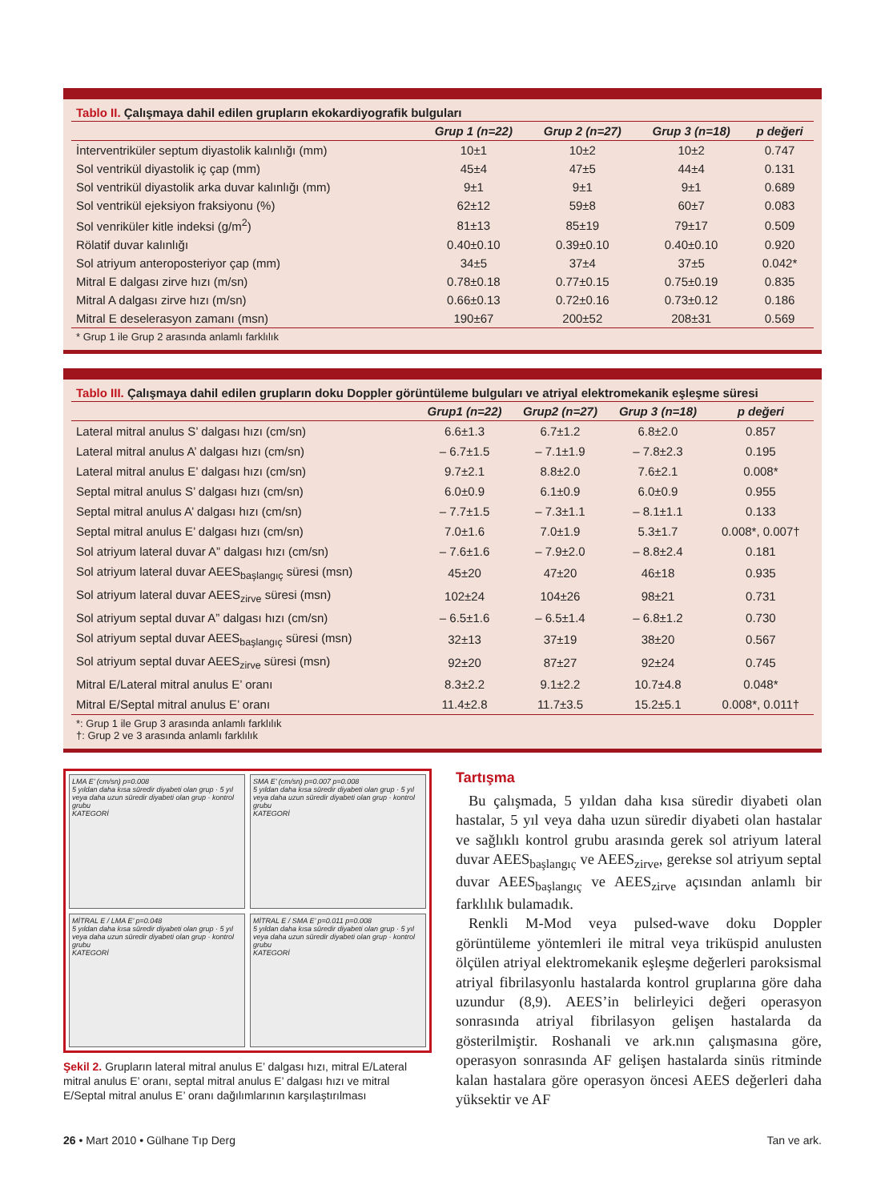Tablo II. Çalışmaya dahil edilen grupların ekokardiyografik bulguları
| | Grup 1 (n=22) | Grup 2 (n=27) | Grup 3 (n=18) | p değeri |
| --- | --- | --- | --- | --- |
| İnterventriküler septum diyastolik kalınlığı (mm) | 10±1 | 10±2 | 10±2 | 0.747 |
| Sol ventrikül diyastolik iç çap (mm) | 45±4 | 47±5 | 44±4 | 0.131 |
| Sol ventrikül diyastolik arka duvar kalınlığı (mm) | 9±1 | 9±1 | 9±1 | 0.689 |
| Sol ventrikül ejeksiyon fraksiyonu (%) | 62±12 | 59±8 | 60±7 | 0.083 |
| Sol venriküler kitle indeksi (g/m<sup>2</sup>) | 81±13 | 85±19 | 79±17 | 0.509 |
| Rölatif duvar kalınlığı | 0.40±0.10 | 0.39±0.10 | 0.40±0.10 | 0.920 |
| Sol atriyum anteroposteriyor çap (mm) | 34±5 | 37±4 | 37±5 | 0.042* |
| Mitral E dalgası zirve hızı (m/sn) | 0.78±0.18 | 0.77±0.15 | 0.75±0.19 | 0.835 |
| Mitral A dalgası zirve hızı (m/sn) | 0.66±0.13 | 0.72±0.16 | 0.73±0.12 | 0.186 |
| Mitral E deselerasyon zamanı (msn) | 190±67 | 200±52 | 208±31 | 0.569 |
* Grup 1 ile Grup 2 arasında anlamlı farklılık
Tablo III. Çalışmaya dahil edilen grupların doku Doppler görüntüleme bulguları ve atriyal elektromekanik eşleşme süresi
| | Grup1 (n=22) | Grup2 (n=27) | Grup 3 (n=18) | p değeri |
| --- | --- | --- | --- | --- |
| Lateral mitral anulus S’ dalgası hızı (cm/sn) | 6.6±1.3 | 6.7±1.2 | 6.8±2.0 | 0.857 |
| Lateral mitral anulus A’ dalgası hızı (cm/sn) | – 6.7±1.5 | – 7.1±1.9 | – 7.8±2.3 | 0.195 |
| Lateral mitral anulus E’ dalgası hızı (cm/sn) | 9.7±2.1 | 8.8±2.0 | 7.6±2.1 | 0.008* |
| Septal mitral anulus S’ dalgası hızı (cm/sn) | 6.0±0.9 | 6.1±0.9 | 6.0±0.9 | 0.955 |
| Septal mitral anulus A’ dalgası hızı (cm/sn) | – 7.7±1.5 | – 7.3±1.1 | – 8.1±1.1 | 0.133 |
| Septal mitral anulus E’ dalgası hızı (cm/sn) | 7.0±1.6 | 7.0±1.9 | 5.3±1.7 | 0.008*, 0.007† |
| Sol atriyum lateral duvar A” dalgası hızı (cm/sn) | – 7.6±1.6 | – 7.9±2.0 | – 8.8±2.4 | 0.181 |
| Sol atriyum lateral duvar AEES<sub>başlangıç</sub> süresi (msn) | 45±20 | 47±20 | 46±18 | 0.935 |
| Sol atriyum lateral duvar AEES<sub>zirve</sub> süresi (msn) | 102±24 | 104±26 | 98±21 | 0.731 |
| Sol atriyum septal duvar A” dalgası hızı (cm/sn) | – 6.5±1.6 | – 6.5±1.4 | – 6.8±1.2 | 0.730 |
| Sol atriyum septal duvar AEES<sub>başlangıç</sub> süresi (msn) | 32±13 | 37±19 | 38±20 | 0.567 |
| Sol atriyum septal duvar AEES<sub>zirve</sub> süresi (msn) | 92±20 | 87±27 | 92±24 | 0.745 |
| Mitral E/Lateral mitral anulus E’ oranı | 8.3±2.2 | 9.1±2.2 | 10.7±4.8 | 0.048* |
| Mitral E/Septal mitral anulus E’ oranı | 11.4±2.8 | 11.7±3.5 | 15.2±5.1 | 0.008*, 0.011† |
*: Grup 1 ile Grup 3 arasında anlamlı farklılık
†: Grup 2 ve 3 arasında anlamlı farklılık
LMA E’ (cm/sn) p=0.008
5 yıldan daha kısa süredir diyabeti olan grup · 5 yıl veya daha uzun süredir diyabeti olan grup · kontrol grubu
KATEGORİ
SMA E’ (cm/sn) p=0.007 p=0.008
5 yıldan daha kısa süredir diyabeti olan grup · 5 yıl veya daha uzun süredir diyabeti olan grup · kontrol grubu
KATEGORİ
MİTRAL E / LMA E’ p=0.048
5 yıldan daha kısa süredir diyabeti olan grup · 5 yıl veya daha uzun süredir diyabeti olan grup · kontrol grubu
KATEGORİ
MİTRAL E / SMA E’ p=0.011 p=0.008
5 yıldan daha kısa süredir diyabeti olan grup · 5 yıl veya daha uzun süredir diyabeti olan grup · kontrol grubu
KATEGORİ
Şekil 2. Grupların lateral mitral anulus E’ dalgası hızı, mitral E/Lateral mitral anulus E’ oranı, septal mitral anulus E’ dalgası hızı ve mitral E/Septal mitral anulus E’ oranı dağılımlarının karşılaştırılması
Tartışma
Bu çalışmada, 5 yıldan daha kısa süredir diyabeti olan hastalar, 5 yıl veya daha uzun süredir diyabeti olan hastalar ve sağlıklı kontrol grubu arasında gerek sol atriyum lateral duvar AEES<sub>başlangıç</sub> ve AEES<sub>zirve</sub>, gerekse sol atriyum septal duvar AEES<sub>başlangıç</sub> ve AEES<sub>zirve</sub> açısından anlamlı bir farklılık bulamadık.
Renkli M-Mod veya pulsed-wave doku Doppler görüntüleme yöntemleri ile mitral veya triküspid anulusten ölçülen atriyal elektromekanik eşleşme değerleri paroksismal atriyal fibrilasyonlu hastalarda kontrol gruplarına göre daha uzundur (8,9). AEES’in belirleyici değeri operasyon sonrasında atriyal fibrilasyon gelişen hastalarda da gösterilmiştir. Roshanali ve ark.nın çalışmasına göre, operasyon sonrasında AF gelişen hastalarda sinüs ritminde kalan hastalara göre operasyon öncesi AEES değerleri daha yüksektir ve AF
26 • Mart 2010 • Gülhane Tıp Derg Tan ve ark.